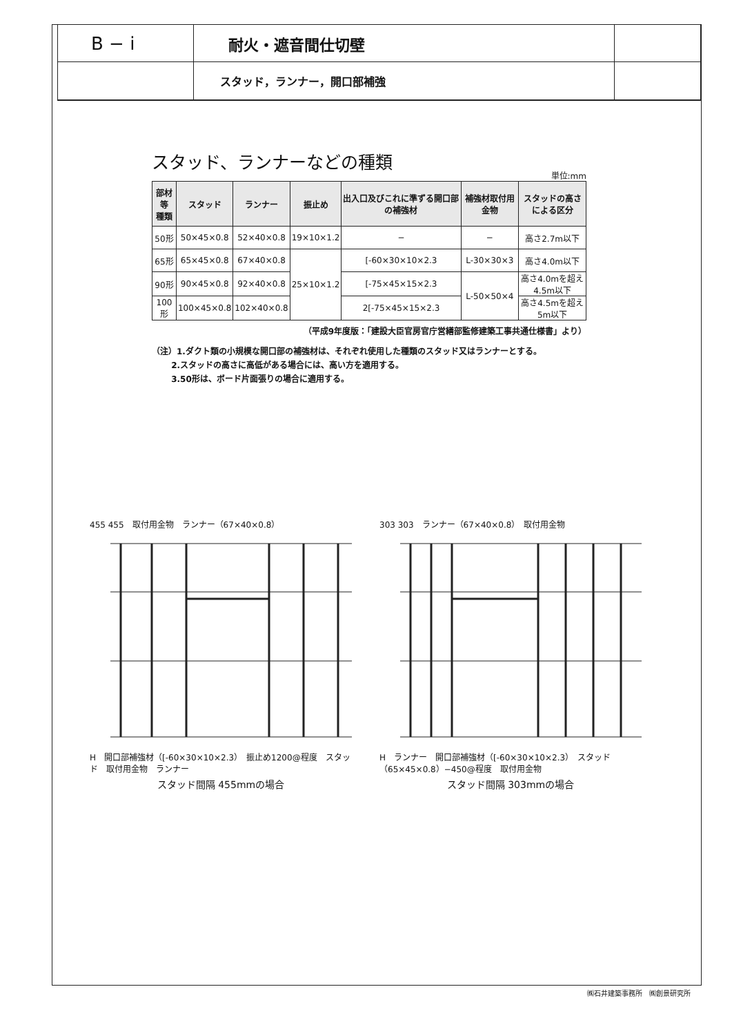B − i
耐火・遮音間仕切壁
スタッド，ランナー，開口部補強
スタッド、ランナーなどの種類
単位:mm
| 部材等 種類 | スタッド | ランナー | 振止め | 出入口及びこれに準ずる開口部の補強材 | 補強材取付用金物 | スタッドの高さによる区分 |
| --- | --- | --- | --- | --- | --- | --- |
| 50形 | 50×45×0.8 | 52×40×0.8 | 19×10×1.2 | − | − | 高さ2.7m以下 |
| 65形 | 65×45×0.8 | 67×40×0.8 | 25×10×1.2 | [-60×30×10×2.3 | L-30×30×3 | 高さ4.0m以下 |
| 90形 | 90×45×0.8 | 92×40×0.8 | | [-75×45×15×2.3 | L-50×50×4 | 高さ4.0mを超え4.5m以下 |
| 100形 | 100×45×0.8 | 102×40×0.8 | | 2[-75×45×15×2.3 | | 高さ4.5mを超え5m以下 |
（平成9年度版：「建設大臣官房官庁営繕部監修建築工事共通仕様書」より）
（注）1.ダクト類の小規模な開口部の補強材は、それぞれ使用した種類のスタッド又はランナーとする。
　　 2.スタッドの高さに高低がある場合には、高い方を適用する。
　　 3.50形は、ボード片面張りの場合に適用する。
455 455　取付用金物　ランナー（67×40×0.8）
H　開口部補強材（[-60×30×10×2.3）　振止め1200@程度　スタッド　取付用金物　ランナー
スタッド間隔 455mmの場合
303 303　ランナー（67×40×0.8）　取付用金物
H　ランナー　開口部補強材（[-60×30×10×2.3）　スタッド（65×45×0.8）−450@程度　取付用金物
スタッド間隔 303mmの場合
㈱石井建築事務所　㈱創景研究所